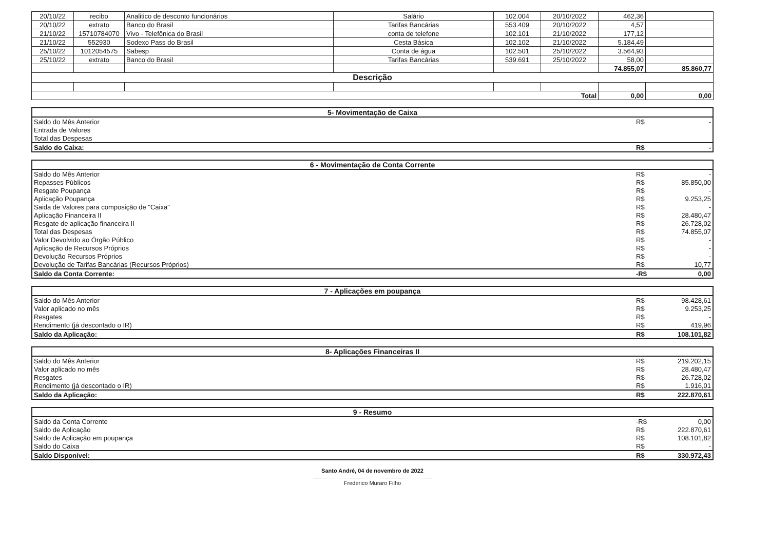| 20/10/22 | recibo | Analitico de desconto funcionários | Salário | 102.004 | 20/10/2022 | 462,36 | |
| 20/10/22 | extrato | Banco do Brasil | Tarifas Bancárias | 553.409 | 20/10/2022 | 4,57 | |
| 21/10/22 | 15710784070 | Vivo - Telefônica do Brasil | conta de telefone | 102.101 | 21/10/2022 | 177,12 | |
| 21/10/22 | 552930 | Sodexo Pass do Brasil | Cesta Básica | 102.102 | 21/10/2022 | 5.184,49 | |
| 25/10/22 | 1012054575 | Sabesp | Conta de água | 102.501 | 25/10/2022 | 3.564,93 | |
| 25/10/22 | extrato | Banco do Brasil | Tarifas Bancárias | 539.691 | 25/10/2022 | 58,00 | |
| | | | | | | 74.855,07 | 85.860,77 |
| Descrição | | | | | | | |
| Total | | | | | | 0,00 | 0,00 |
| 5- Movimentação de Caixa | | |
| Saldo do Mês Anterior | R$ | - |
| Entrada de Valores | | |
| Total das Despesas | | |
| Saldo do Caixa: | R$ | - |
| 6 - Movimentação de Conta Corrente | | |
| Saldo do Mês Anterior | R$ | - |
| Repasses Públicos | R$ | 85.850,00 |
| Resgate Poupança | R$ | - |
| Aplicação Poupança | R$ | 9.253,25 |
| Saida de Valores para composição de "Caixa" | R$ | - |
| Aplicação Financeira II | R$ | 28.480,47 |
| Resgate de aplicação financeira II | R$ | 26.728,02 |
| Total das Despesas | R$ | 74.855,07 |
| Valor Devolvido ao Órgão Público | R$ | - |
| Aplicação de Recursos Próprios | R$ | - |
| Devolução Recursos Próprios | R$ | - |
| Devolução de Tarifas Bancárias (Recursos Próprios) | R$ | 10,77 |
| Saldo da Conta Corrente: | -R$ | 0,00 |
| 7 - Aplicações em poupança | | |
| Saldo do Mês Anterior | R$ | 98.428,61 |
| Valor aplicado no mês | R$ | 9.253,25 |
| Resgates | R$ | - |
| Rendimento (já descontado o IR) | R$ | 419,96 |
| Saldo da Aplicação: | R$ | 108.101,82 |
| 8- Aplicações Financeiras II | | |
| Saldo do Mês Anterior | R$ | 219.202,15 |
| Valor aplicado no mês | R$ | 28.480,47 |
| Resgates | R$ | 26.728,02 |
| Rendimento (já descontado o IR) | R$ | 1.916,01 |
| Saldo da Aplicação: | R$ | 222.870,61 |
| 9 - Resumo | | |
| Saldo da Conta Corrente | -R$ | 0,00 |
| Saldo de Aplicação | R$ | 222.870,61 |
| Saldo de Aplicação em poupança | R$ | 108.101,82 |
| Saldo do Caixa | R$ | - |
| Saldo Disponível: | R$ | 330.972,43 |
Santo André, 04 de novembro de 2022
Frederico Muraro Filho